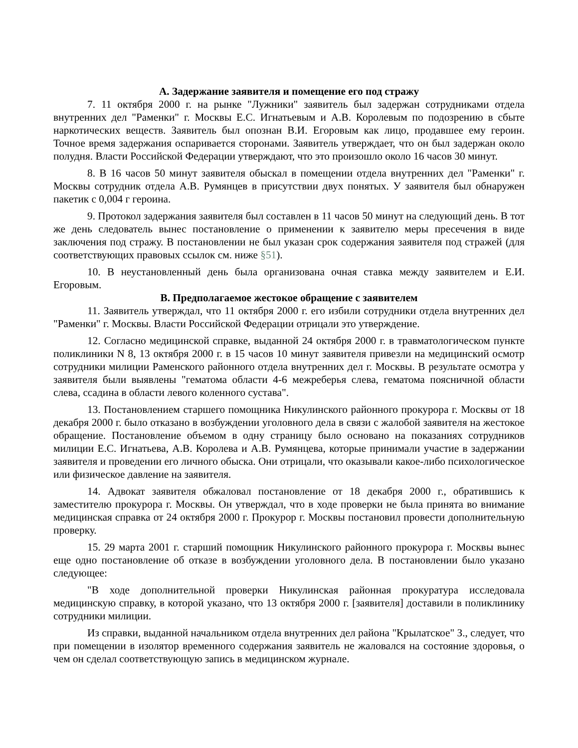A. Задержание заявителя и помещение его под стражу
7. 11 октября 2000 г. на рынке "Лужники" заявитель был задержан сотрудниками отдела внутренних дел "Раменки" г. Москвы Е.С. Игнатьевым и А.В. Королевым по подозрению в сбыте наркотических веществ. Заявитель был опознан В.И. Егоровым как лицо, продавшее ему героин. Точное время задержания оспаривается сторонами. Заявитель утверждает, что он был задержан около полудня. Власти Российской Федерации утверждают, что это произошло около 16 часов 30 минут.
8. В 16 часов 50 минут заявителя обыскал в помещении отдела внутренних дел "Раменки" г. Москвы сотрудник отдела А.В. Румянцев в присутствии двух понятых. У заявителя был обнаружен пакетик с 0,004 г героина.
9. Протокол задержания заявителя был составлен в 11 часов 50 минут на следующий день. В тот же день следователь вынес постановление о применении к заявителю меры пресечения в виде заключения под стражу. В постановлении не был указан срок содержания заявителя под стражей (для соответствующих правовых ссылок см. ниже §51).
10. В неустановленный день была организована очная ставка между заявителем и Е.И. Егоровым.
B. Предполагаемое жестокое обращение с заявителем
11. Заявитель утверждал, что 11 октября 2000 г. его избили сотрудники отдела внутренних дел "Раменки" г. Москвы. Власти Российской Федерации отрицали это утверждение.
12. Согласно медицинской справке, выданной 24 октября 2000 г. в травматологическом пункте поликлиники N 8, 13 октября 2000 г. в 15 часов 10 минут заявителя привезли на медицинский осмотр сотрудники милиции Раменского районного отдела внутренних дел г. Москвы. В результате осмотра у заявителя были выявлены "гематома области 4-6 межреберья слева, гематома поясничной области слева, ссадина в области левого коленного сустава".
13. Постановлением старшего помощника Никулинского районного прокурора г. Москвы от 18 декабря 2000 г. было отказано в возбуждении уголовного дела в связи с жалобой заявителя на жестокое обращение. Постановление объемом в одну страницу было основано на показаниях сотрудников милиции Е.С. Игнатьева, А.В. Королева и А.В. Румянцева, которые принимали участие в задержании заявителя и проведении его личного обыска. Они отрицали, что оказывали какое-либо психологическое или физическое давление на заявителя.
14. Адвокат заявителя обжаловал постановление от 18 декабря 2000 г., обратившись к заместителю прокурора г. Москвы. Он утверждал, что в ходе проверки не была принята во внимание медицинская справка от 24 октября 2000 г. Прокурор г. Москвы постановил провести дополнительную проверку.
15. 29 марта 2001 г. старший помощник Никулинского районного прокурора г. Москвы вынес еще одно постановление об отказе в возбуждении уголовного дела. В постановлении было указано следующее:
"В ходе дополнительной проверки Никулинская районная прокуратура исследовала медицинскую справку, в которой указано, что 13 октября 2000 г. [заявителя] доставили в поликлинику сотрудники милиции.
Из справки, выданной начальником отдела внутренних дел района "Крылатское" З., следует, что при помещении в изолятор временного содержания заявитель не жаловался на состояние здоровья, о чем он сделал соответствующую запись в медицинском журнале.